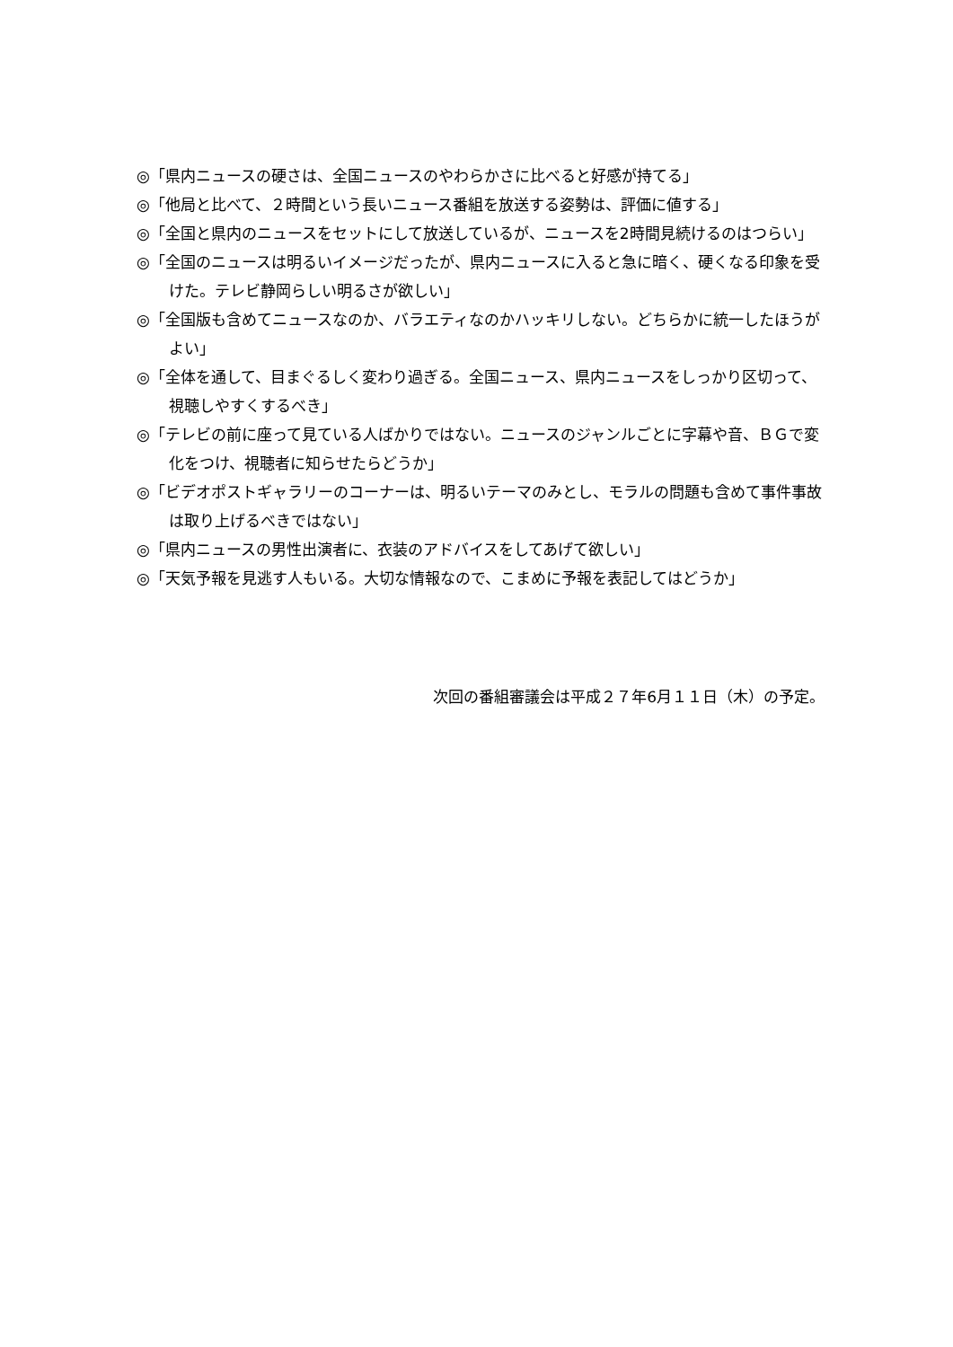◎「県内ニュースの硬さは、全国ニュースのやわらかさに比べると好感が持てる」
◎「他局と比べて、２時間という長いニュース番組を放送する姿勢は、評価に値する」
◎「全国と県内のニュースをセットにして放送しているが、ニュースを2時間見続けるのはつらい」
◎「全国のニュースは明るいイメージだったが、県内ニュースに入ると急に暗く、硬くなる印象を受けた。テレビ静岡らしい明るさが欲しい」
◎「全国版も含めてニュースなのか、バラエティなのかハッキリしない。どちらかに統一したほうがよい」
◎「全体を通して、目まぐるしく変わり過ぎる。全国ニュース、県内ニュースをしっかり区切って、視聴しやすくするべき」
◎「テレビの前に座って見ている人ばかりではない。ニュースのジャンルごとに字幕や音、ＢＧで変化をつけ、視聴者に知らせたらどうか」
◎「ビデオポストギャラリーのコーナーは、明るいテーマのみとし、モラルの問題も含めて事件事故は取り上げるべきではない」
◎「県内ニュースの男性出演者に、衣装のアドバイスをしてあげて欲しい」
◎「天気予報を見逃す人もいる。大切な情報なので、こまめに予報を表記してはどうか」
次回の番組審議会は平成２７年6月１１日（木）の予定。